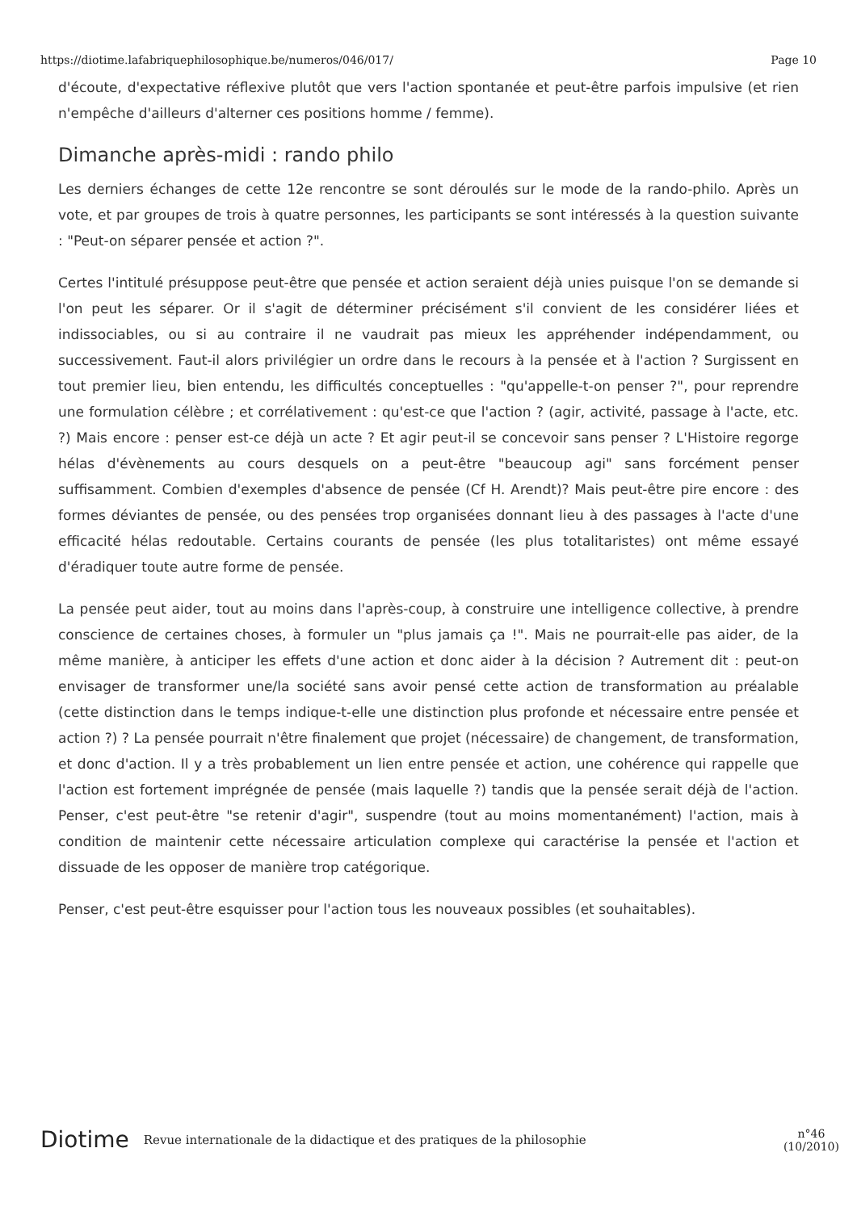https://diotime.lafabriquephilosophique.be/numeros/046/017/ Page 10
d'écoute, d'expectative réflexive plutôt que vers l'action spontanée et peut-être parfois impulsive (et rien n'empêche d'ailleurs d'alterner ces positions homme / femme).
Dimanche après-midi : rando philo
Les derniers échanges de cette 12e rencontre se sont déroulés sur le mode de la rando-philo. Après un vote, et par groupes de trois à quatre personnes, les participants se sont intéressés à la question suivante : "Peut-on séparer pensée et action ?".
Certes l'intitulé présuppose peut-être que pensée et action seraient déjà unies puisque l'on se demande si l'on peut les séparer. Or il s'agit de déterminer précisément s'il convient de les considérer liées et indissociables, ou si au contraire il ne vaudrait pas mieux les appréhender indépendamment, ou successivement. Faut-il alors privilégier un ordre dans le recours à la pensée et à l'action ? Surgissent en tout premier lieu, bien entendu, les difficultés conceptuelles : "qu'appelle-t-on penser ?", pour reprendre une formulation célèbre ; et corrélativement : qu'est-ce que l'action ? (agir, activité, passage à l'acte, etc. ?) Mais encore : penser est-ce déjà un acte ? Et agir peut-il se concevoir sans penser ? L'Histoire regorge hélas d'évènements au cours desquels on a peut-être "beaucoup agi" sans forcément penser suffisamment. Combien d'exemples d'absence de pensée (Cf H. Arendt)? Mais peut-être pire encore : des formes déviantes de pensée, ou des pensées trop organisées donnant lieu à des passages à l'acte d'une efficacité hélas redoutable. Certains courants de pensée (les plus totalitaristes) ont même essayé d'éradiquer toute autre forme de pensée.
La pensée peut aider, tout au moins dans l'après-coup, à construire une intelligence collective, à prendre conscience de certaines choses, à formuler un "plus jamais ça !". Mais ne pourrait-elle pas aider, de la même manière, à anticiper les effets d'une action et donc aider à la décision ? Autrement dit : peut-on envisager de transformer une/la société sans avoir pensé cette action de transformation au préalable (cette distinction dans le temps indique-t-elle une distinction plus profonde et nécessaire entre pensée et action ?) ? La pensée pourrait n'être finalement que projet (nécessaire) de changement, de transformation, et donc d'action. Il y a très probablement un lien entre pensée et action, une cohérence qui rappelle que l'action est fortement imprégnée de pensée (mais laquelle ?) tandis que la pensée serait déjà de l'action. Penser, c'est peut-être "se retenir d'agir", suspendre (tout au moins momentanément) l'action, mais à condition de maintenir cette nécessaire articulation complexe qui caractérise la pensée et l'action et dissuade de les opposer de manière trop catégorique.
Penser, c'est peut-être esquisser pour l'action tous les nouveaux possibles (et souhaitables).
Diotime Revue internationale de la didactique et des pratiques de la philosophie n°46
(10/2010)